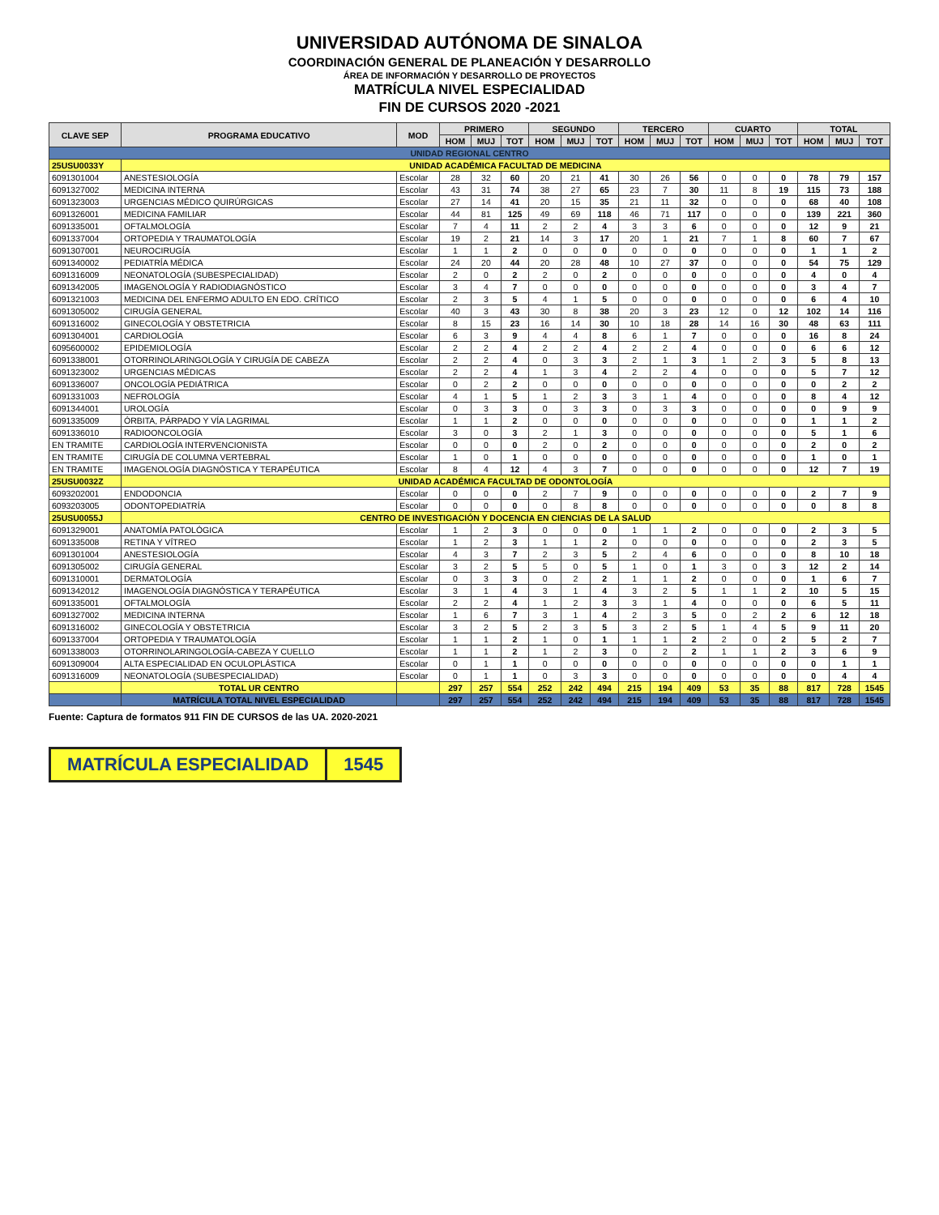UNIVERSIDAD AUTÓNOMA DE SINALOA
COORDINACIÓN GENERAL DE PLANEACIÓN Y DESARROLLO
ÁREA DE INFORMACIÓN Y DESARROLLO DE PROYECTOS
MATRÍCULA NIVEL ESPECIALIDAD
FIN DE CURSOS 2020 -2021
| CLAVE SEP | PROGRAMA EDUCATIVO | MOD | PRIMERO | | | SEGUNDO | | | TERCERO | | | CUARTO | | | TOTAL | | |
| --- | --- | --- | --- | --- | --- | --- | --- | --- | --- | --- | --- | --- | --- | --- | --- | --- | --- |
| | | | HOM | MUJ | TOT | HOM | MUJ | TOT | HOM | MUJ | TOT | HOM | MUJ | TOT | HOM | MUJ | TOT |
| UNIDAD REGIONAL CENTRO | | | | | | | | | | | | | | | | | |
| 25USU0033Y | UNIDAD ACADÉMICA FACULTAD DE MEDICINA | | | | | | | | | | | | | | | | |
| 6091301004 | ANESTESIOLOGÍA | Escolar | 28 | 32 | 60 | 20 | 21 | 41 | 30 | 26 | 56 | 0 | 0 | 0 | 78 | 79 | 157 |
| 6091327002 | MEDICINA INTERNA | Escolar | 43 | 31 | 74 | 38 | 27 | 65 | 23 | 7 | 30 | 11 | 8 | 19 | 115 | 73 | 188 |
| 6091323003 | URGENCIAS MÉDICO QUIRÚRGICAS | Escolar | 27 | 14 | 41 | 20 | 15 | 35 | 21 | 11 | 32 | 0 | 0 | 0 | 68 | 40 | 108 |
| 6091326001 | MEDICINA FAMILIAR | Escolar | 44 | 81 | 125 | 49 | 69 | 118 | 46 | 71 | 117 | 0 | 0 | 0 | 139 | 221 | 360 |
| 6091335001 | OFTALMOLOGÍA | Escolar | 7 | 4 | 11 | 2 | 2 | 4 | 3 | 3 | 6 | 0 | 0 | 0 | 12 | 9 | 21 |
| 6091337004 | ORTOPEDIA Y TRAUMATOLOGÍA | Escolar | 19 | 2 | 21 | 14 | 3 | 17 | 20 | 1 | 21 | 7 | 1 | 8 | 60 | 7 | 67 |
| 6091307001 | NEUROCIRUGÍA | Escolar | 1 | 1 | 2 | 0 | 0 | 0 | 0 | 0 | 0 | 0 | 0 | 0 | 1 | 1 | 2 |
| 6091340002 | PEDIATRÍA MÉDICA | Escolar | 24 | 20 | 44 | 20 | 28 | 48 | 10 | 27 | 37 | 0 | 0 | 0 | 54 | 75 | 129 |
| 6091316009 | NEONATOLOGÍA (SUBESPECIALIDAD) | Escolar | 2 | 0 | 2 | 2 | 0 | 2 | 0 | 0 | 0 | 0 | 0 | 0 | 4 | 0 | 4 |
| 6091342005 | IMAGENOLOGÍA Y RADIODIAGNÓSTICO | Escolar | 3 | 4 | 7 | 0 | 0 | 0 | 0 | 0 | 0 | 0 | 0 | 0 | 3 | 4 | 7 |
| 6091321003 | MEDICINA DEL ENFERMO ADULTO EN EDO. CRÍTICO | Escolar | 2 | 3 | 5 | 4 | 1 | 5 | 0 | 0 | 0 | 0 | 0 | 0 | 6 | 4 | 10 |
| 6091305002 | CIRUGÍA GENERAL | Escolar | 40 | 3 | 43 | 30 | 8 | 38 | 20 | 3 | 23 | 12 | 0 | 12 | 102 | 14 | 116 |
| 6091316002 | GINECOLOGÍA Y OBSTETRICIA | Escolar | 8 | 15 | 23 | 16 | 14 | 30 | 10 | 18 | 28 | 14 | 16 | 30 | 48 | 63 | 111 |
| 6091304001 | CARDIOLOGÍA | Escolar | 6 | 3 | 9 | 4 | 4 | 8 | 6 | 1 | 7 | 0 | 0 | 0 | 16 | 8 | 24 |
| 6095600002 | EPIDEMIOLOGÍA | Escolar | 2 | 2 | 4 | 2 | 2 | 4 | 2 | 2 | 4 | 0 | 0 | 0 | 6 | 6 | 12 |
| 6091338001 | OTORRINOLARINGOLOGÍA Y CIRUGÍA DE CABEZA | Escolar | 2 | 2 | 4 | 0 | 3 | 3 | 2 | 1 | 3 | 1 | 2 | 3 | 5 | 8 | 13 |
| 6091323002 | URGENCIAS MÉDICAS | Escolar | 2 | 2 | 4 | 1 | 3 | 4 | 2 | 2 | 4 | 0 | 0 | 0 | 5 | 7 | 12 |
| 6091336007 | ONCOLOGÍA PEDIÁTRICA | Escolar | 0 | 2 | 2 | 0 | 0 | 0 | 0 | 0 | 0 | 0 | 0 | 0 | 0 | 2 | 2 |
| 6091331003 | NEFROLOGÍA | Escolar | 4 | 1 | 5 | 1 | 2 | 3 | 3 | 1 | 4 | 0 | 0 | 0 | 8 | 4 | 12 |
| 6091344001 | UROLOGÍA | Escolar | 0 | 3 | 3 | 0 | 3 | 3 | 0 | 3 | 3 | 0 | 0 | 0 | 0 | 9 | 9 |
| 6091335009 | ÓRBITA, PÁRPADO Y VÍA LAGRIMAL | Escolar | 1 | 1 | 2 | 0 | 0 | 0 | 0 | 0 | 0 | 0 | 0 | 0 | 1 | 1 | 2 |
| 6091336010 | RADIOONCOLOGÍA | Escolar | 3 | 0 | 3 | 2 | 1 | 3 | 0 | 0 | 0 | 0 | 0 | 0 | 5 | 1 | 6 |
| EN TRAMITE | CARDIOLOGÍA INTERVENCIONISTA | Escolar | 0 | 0 | 0 | 2 | 0 | 2 | 0 | 0 | 0 | 0 | 0 | 0 | 2 | 0 | 2 |
| EN TRAMITE | CIRUGÍA DE COLUMNA VERTEBRAL | Escolar | 1 | 0 | 1 | 0 | 0 | 0 | 0 | 0 | 0 | 0 | 0 | 0 | 1 | 0 | 1 |
| EN TRAMITE | IMAGENOLOGÍA DIAGNÓSTICA Y TERAPÉUTICA | Escolar | 8 | 4 | 12 | 4 | 3 | 7 | 0 | 0 | 0 | 0 | 0 | 0 | 12 | 7 | 19 |
| 25USU0032Z | UNIDAD ACADÉMICA FACULTAD DE ODONTOLOGÍA | | | | | | | | | | | | | | | | |
| 6093202001 | ENDODONCIA | Escolar | 0 | 0 | 0 | 2 | 7 | 9 | 0 | 0 | 0 | 0 | 0 | 0 | 2 | 7 | 9 |
| 6093203005 | ODONTOPEDIATRÍA | Escolar | 0 | 0 | 0 | 0 | 8 | 8 | 0 | 0 | 0 | 0 | 0 | 0 | 0 | 8 | 8 |
| 25USU0055J | CENTRO DE INVESTIGACIÓN Y DOCENCIA EN CIENCIAS DE LA SALUD | | | | | | | | | | | | | | | | |
| 6091329001 | ANATOMÍA PATOLÓGICA | Escolar | 1 | 2 | 3 | 0 | 0 | 0 | 1 | 1 | 2 | 0 | 0 | 0 | 2 | 3 | 5 |
| 6091335008 | RETINA Y VÍTREO | Escolar | 1 | 2 | 3 | 1 | 1 | 2 | 0 | 0 | 0 | 0 | 0 | 0 | 2 | 3 | 5 |
| 6091301004 | ANESTESIOLOGÍA | Escolar | 4 | 3 | 7 | 2 | 3 | 5 | 2 | 4 | 6 | 0 | 0 | 0 | 8 | 10 | 18 |
| 6091305002 | CIRUGÍA GENERAL | Escolar | 3 | 2 | 5 | 5 | 0 | 5 | 1 | 0 | 1 | 3 | 0 | 3 | 12 | 2 | 14 |
| 6091310001 | DERMATOLOGÍA | Escolar | 0 | 3 | 3 | 0 | 2 | 2 | 1 | 1 | 2 | 0 | 0 | 0 | 1 | 6 | 7 |
| 6091342012 | IMAGENOLOGÍA DIAGNÓSTICA Y TERAPÉUTICA | Escolar | 3 | 1 | 4 | 3 | 1 | 4 | 3 | 2 | 5 | 1 | 1 | 2 | 10 | 5 | 15 |
| 6091335001 | OFTALMOLOGÍA | Escolar | 2 | 2 | 4 | 1 | 2 | 3 | 3 | 1 | 4 | 0 | 0 | 0 | 6 | 5 | 11 |
| 6091327002 | MEDICINA INTERNA | Escolar | 1 | 6 | 7 | 3 | 1 | 4 | 2 | 3 | 5 | 0 | 2 | 2 | 6 | 12 | 18 |
| 6091316002 | GINECOLOGÍA Y OBSTETRICIA | Escolar | 3 | 2 | 5 | 2 | 3 | 5 | 3 | 2 | 5 | 1 | 4 | 5 | 9 | 11 | 20 |
| 6091337004 | ORTOPEDIA Y TRAUMATOLOGÍA | Escolar | 1 | 1 | 2 | 1 | 0 | 1 | 1 | 1 | 2 | 2 | 0 | 2 | 5 | 2 | 7 |
| 6091338003 | OTORRINOLARINGOLOGÍA-CABEZA Y CUELLO | Escolar | 1 | 1 | 2 | 1 | 2 | 3 | 0 | 2 | 2 | 1 | 1 | 2 | 3 | 6 | 9 |
| 6091309004 | ALTA ESPECIALIDAD EN OCULOPLÁSTICA | Escolar | 0 | 1 | 1 | 0 | 0 | 0 | 0 | 0 | 0 | 0 | 0 | 0 | 0 | 1 | 1 |
| 6091316009 | NEONATOLOGÍA (SUBESPECIALIDAD) | Escolar | 0 | 1 | 1 | 0 | 3 | 3 | 0 | 0 | 0 | 0 | 0 | 0 | 0 | 4 | 4 |
| | TOTAL UR CENTRO | | 297 | 257 | 554 | 252 | 242 | 494 | 215 | 194 | 409 | 53 | 35 | 88 | 817 | 728 | 1545 |
| | MATRÍCULA TOTAL NIVEL ESPECIALIDAD | | 297 | 257 | 554 | 252 | 242 | 494 | 215 | 194 | 409 | 53 | 35 | 88 | 817 | 728 | 1545 |
Fuente: Captura de formatos 911 FIN DE CURSOS de las UA. 2020-2021
MATRÍCULA ESPECIALIDAD 1545